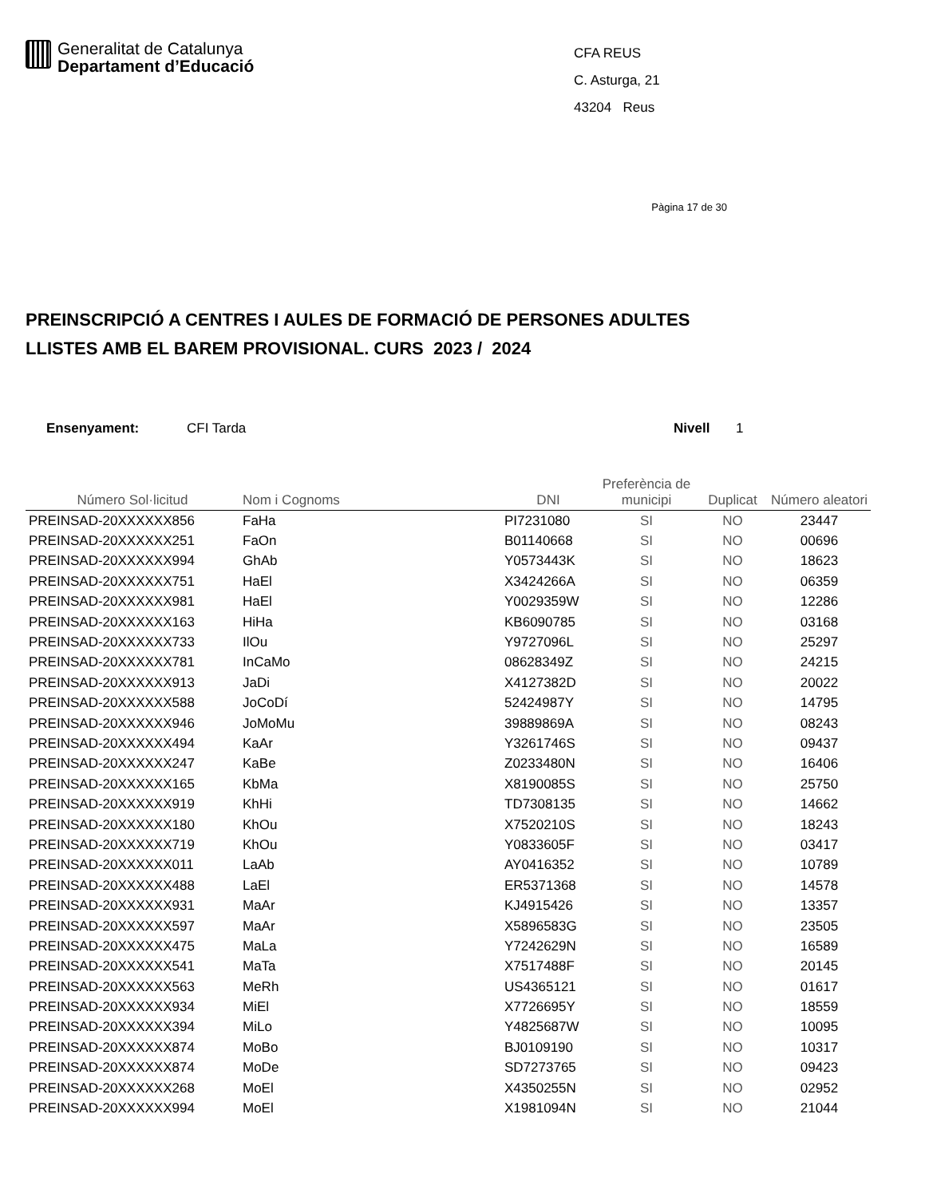Generalitat de Catalunya
Departament d’Educació
CFA REUS
C. Asturga, 21
43204 Reus
Pàgina 17 de 30
PREINSCRIPCIÓ A CENTRES I AULES DE FORMACIÓ DE PERSONES ADULTES
LLISTES AMB EL BAREM PROVISIONAL. CURS 2023 / 2024
Ensenyament: CFI Tarda Nivell 1
| Número Sol·licitud | Nom i Cognoms | DNI | Preferència de municipi | Duplicat | Número aleatori |
| --- | --- | --- | --- | --- | --- |
| PREINSAD-20XXXXXX856 | FaHa | PI7231080 | SI | NO | 23447 |
| PREINSAD-20XXXXXX251 | FaOn | B01140668 | SI | NO | 00696 |
| PREINSAD-20XXXXXX994 | GhAb | Y0573443K | SI | NO | 18623 |
| PREINSAD-20XXXXXX751 | HaEl | X3424266A | SI | NO | 06359 |
| PREINSAD-20XXXXXX981 | HaEl | Y0029359W | SI | NO | 12286 |
| PREINSAD-20XXXXXX163 | HiHa | KB6090785 | SI | NO | 03168 |
| PREINSAD-20XXXXXX733 | IlOu | Y9727096L | SI | NO | 25297 |
| PREINSAD-20XXXXXX781 | InCaMo | 08628349Z | SI | NO | 24215 |
| PREINSAD-20XXXXXX913 | JaDi | X4127382D | SI | NO | 20022 |
| PREINSAD-20XXXXXX588 | JoCoDí | 52424987Y | SI | NO | 14795 |
| PREINSAD-20XXXXXX946 | JoMoMu | 39889869A | SI | NO | 08243 |
| PREINSAD-20XXXXXX494 | KaAr | Y3261746S | SI | NO | 09437 |
| PREINSAD-20XXXXXX247 | KaBe | Z0233480N | SI | NO | 16406 |
| PREINSAD-20XXXXXX165 | KbMa | X8190085S | SI | NO | 25750 |
| PREINSAD-20XXXXXX919 | KhHi | TD7308135 | SI | NO | 14662 |
| PREINSAD-20XXXXXX180 | KhOu | X7520210S | SI | NO | 18243 |
| PREINSAD-20XXXXXX719 | KhOu | Y0833605F | SI | NO | 03417 |
| PREINSAD-20XXXXXX011 | LaAb | AY0416352 | SI | NO | 10789 |
| PREINSAD-20XXXXXX488 | LaEl | ER5371368 | SI | NO | 14578 |
| PREINSAD-20XXXXXX931 | MaAr | KJ4915426 | SI | NO | 13357 |
| PREINSAD-20XXXXXX597 | MaAr | X5896583G | SI | NO | 23505 |
| PREINSAD-20XXXXXX475 | MaLa | Y7242629N | SI | NO | 16589 |
| PREINSAD-20XXXXXX541 | MaTa | X7517488F | SI | NO | 20145 |
| PREINSAD-20XXXXXX563 | MeRh | US4365121 | SI | NO | 01617 |
| PREINSAD-20XXXXXX934 | MiEl | X7726695Y | SI | NO | 18559 |
| PREINSAD-20XXXXXX394 | MiLo | Y4825687W | SI | NO | 10095 |
| PREINSAD-20XXXXXX874 | MoBo | BJ0109190 | SI | NO | 10317 |
| PREINSAD-20XXXXXX874 | MoDe | SD7273765 | SI | NO | 09423 |
| PREINSAD-20XXXXXX268 | MoEl | X4350255N | SI | NO | 02952 |
| PREINSAD-20XXXXXX994 | MoEl | X1981094N | SI | NO | 21044 |